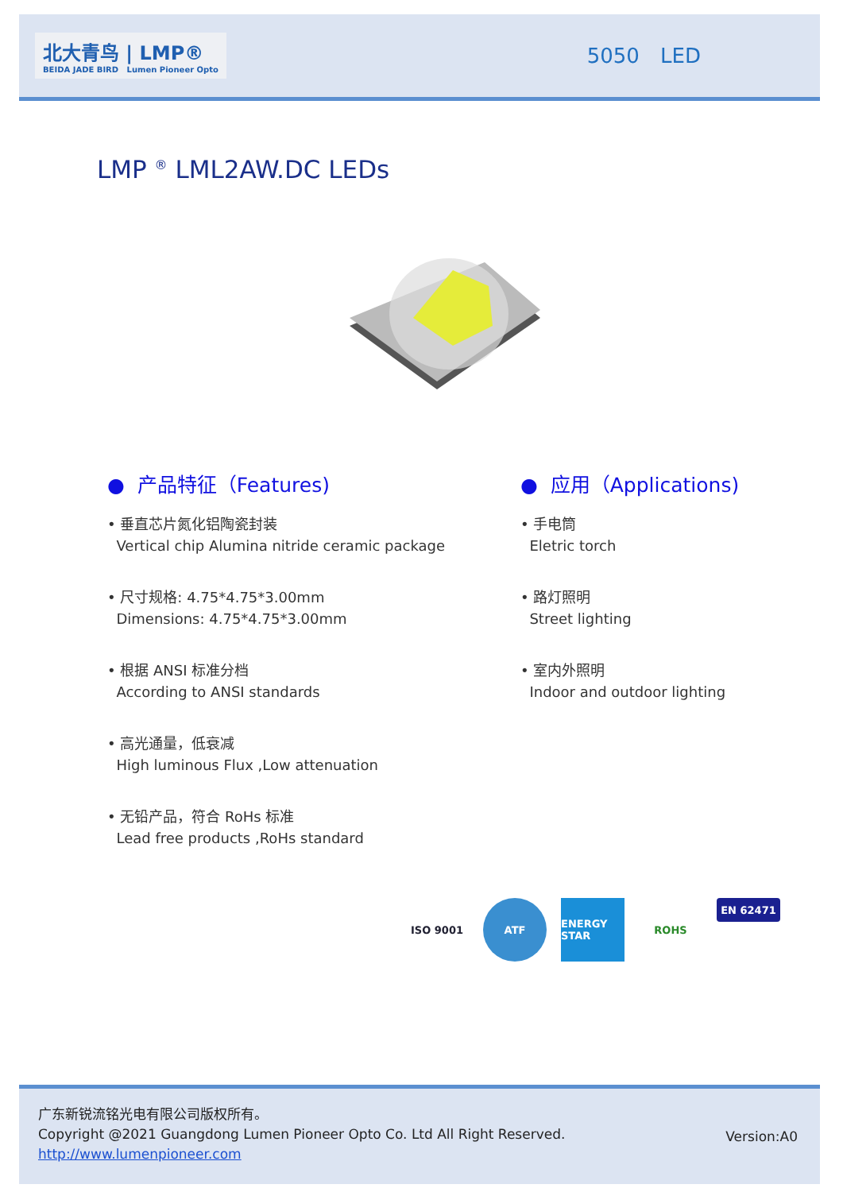北大青鸟 | LMP®
BEIDA JADE BIRD Lumen Pioneer Opto
5050 LED
LMP <sup>®</sup> LML2AW.DC LEDs
● 产品特征（Features)
• 垂直芯片氮化铝陶瓷封装
Vertical chip Alumina nitride ceramic package
• 尺寸规格: 4.75*4.75*3.00mm
Dimensions: 4.75*4.75*3.00mm
• 根据 ANSI 标准分档
According to ANSI standards
• 高光通量，低衰减
High luminous Flux ,Low attenuation
• 无铅产品，符合 RoHs 标准
Lead free products ,RoHs standard
● 应用（Applications)
• 手电筒
Eletric torch
• 路灯照明
Street lighting
• 室内外照明
Indoor and outdoor lighting
ISO 9001 ATF ENERGY STAR
ROHS
EN 62471
广东新锐流铭光电有限公司版权所有。
Copyright @2021 Guangdong Lumen Pioneer Opto Co. Ltd All Right Reserved.
http://www.lumenpioneer.com
Version:A0